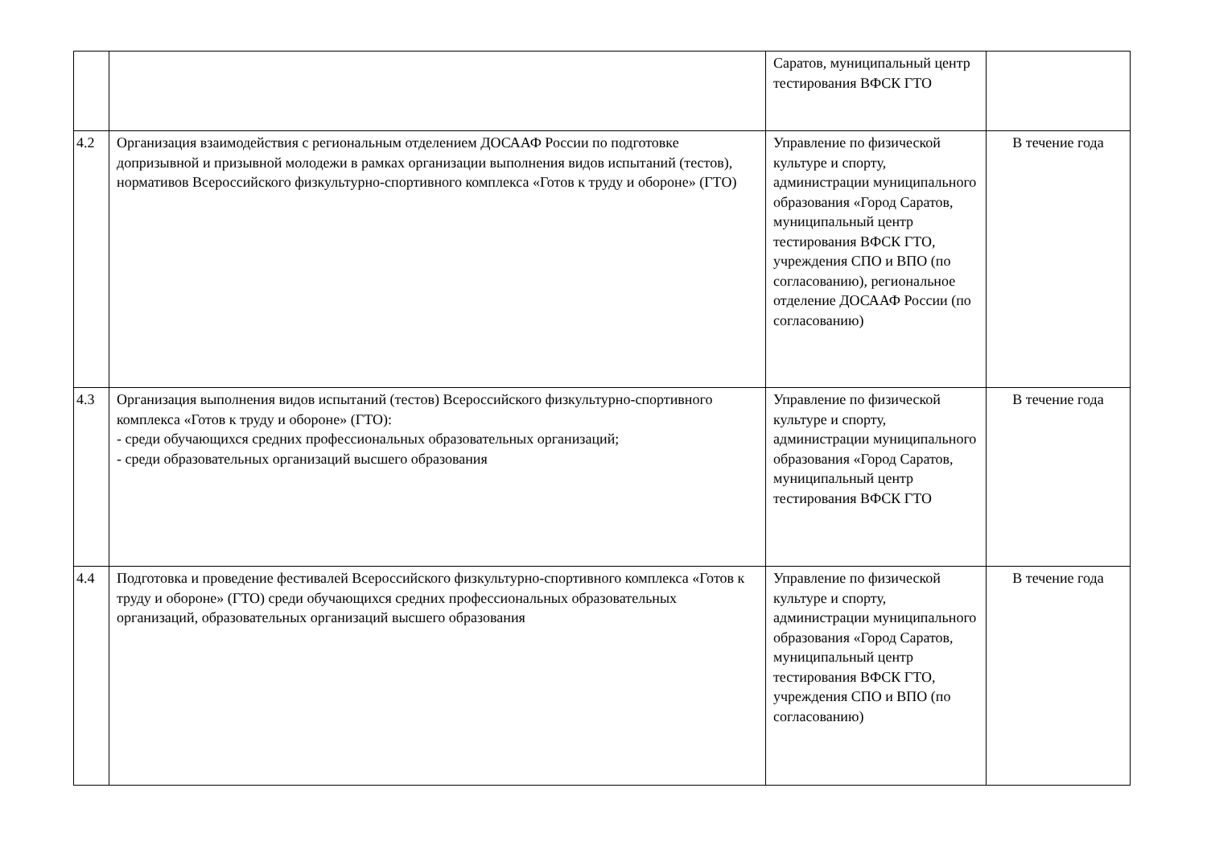| | | Саратов, муниципальный центр тестирования ВФСК ГТО | |
| 4.2 | Организация взаимодействия с региональным отделением ДОСААФ России по подготовке допризывной и призывной молодежи в рамках организации выполнения видов испытаний (тестов), нормативов Всероссийского физкультурно-спортивного комплекса «Готов к труду и обороне» (ГТО) | Управление по физической культуре и спорту, администрации муниципального образования «Город Саратов, муниципальный центр тестирования ВФСК ГТО, учреждения СПО и ВПО (по согласованию), региональное отделение ДОСААФ России (по согласованию) | В течение года |
| 4.3 | Организация выполнения видов испытаний (тестов) Всероссийского физкультурно-спортивного комплекса «Готов к труду и обороне» (ГТО): - среди обучающихся средних профессиональных образовательных организаций; - среди образовательных организаций высшего образования | Управление по физической культуре и спорту, администрации муниципального образования «Город Саратов, муниципальный центр тестирования ВФСК ГТО | В течение года |
| 4.4 | Подготовка и проведение фестивалей Всероссийского физкультурно-спортивного комплекса «Готов к труду и обороне» (ГТО) среди обучающихся средних профессиональных образовательных организаций, образовательных организаций высшего образования | Управление по физической культуре и спорту, администрации муниципального образования «Город Саратов, муниципальный центр тестирования ВФСК ГТО, учреждения СПО и ВПО (по согласованию) | В течение года |